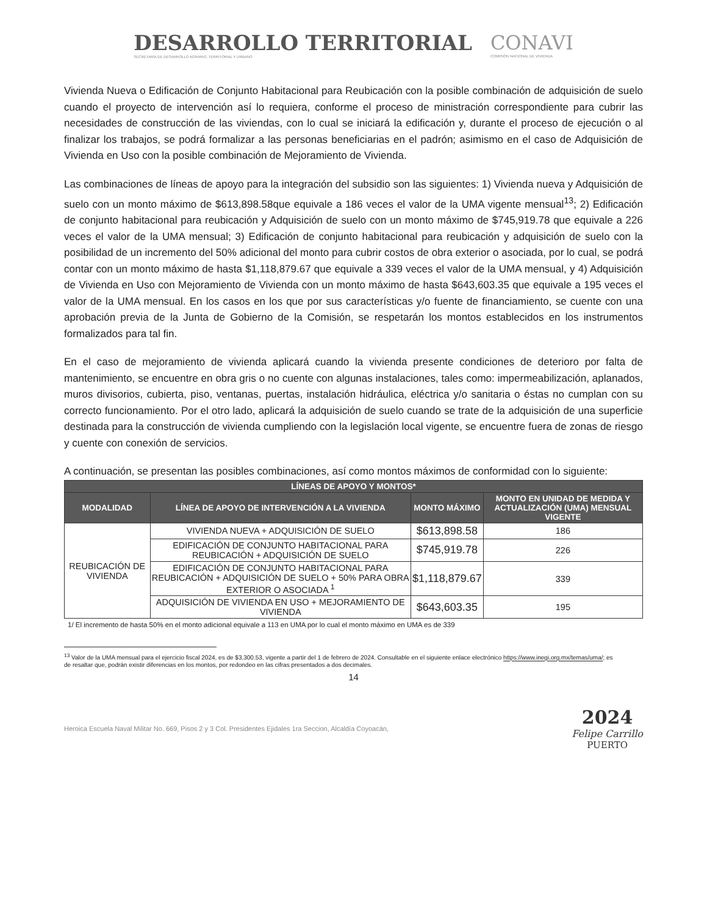DESARROLLO TERRITORIAL
SECRETARÍA DE DESARROLLO AGRARIO, TERRITORIAL Y URBANO
CONAVI
COMISIÓN NACIONAL DE VIVIENDA
Vivienda Nueva o Edificación de Conjunto Habitacional para Reubicación con la posible combinación de adquisición de suelo cuando el proyecto de intervención así lo requiera, conforme el proceso de ministración correspondiente para cubrir las necesidades de construcción de las viviendas, con lo cual se iniciará la edificación y, durante el proceso de ejecución o al finalizar los trabajos, se podrá formalizar a las personas beneficiarias en el padrón; asimismo en el caso de Adquisición de Vivienda en Uso con la posible combinación de Mejoramiento de Vivienda.
Las combinaciones de líneas de apoyo para la integración del subsidio son las siguientes: 1) Vivienda nueva y Adquisición de suelo con un monto máximo de $613,898.58que equivale a 186 veces el valor de la UMA vigente mensual<sup>13</sup>; 2) Edificación de conjunto habitacional para reubicación y Adquisición de suelo con un monto máximo de $745,919.78 que equivale a 226 veces el valor de la UMA mensual; 3) Edificación de conjunto habitacional para reubicación y adquisición de suelo con la posibilidad de un incremento del 50% adicional del monto para cubrir costos de obra exterior o asociada, por lo cual, se podrá contar con un monto máximo de hasta $1,118,879.67 que equivale a 339 veces el valor de la UMA mensual, y 4) Adquisición de Vivienda en Uso con Mejoramiento de Vivienda con un monto máximo de hasta $643,603.35 que equivale a 195 veces el valor de la UMA mensual. En los casos en los que por sus características y/o fuente de financiamiento, se cuente con una aprobación previa de la Junta de Gobierno de la Comisión, se respetarán los montos establecidos en los instrumentos formalizados para tal fin.
En el caso de mejoramiento de vivienda aplicará cuando la vivienda presente condiciones de deterioro por falta de mantenimiento, se encuentre en obra gris o no cuente con algunas instalaciones, tales como: impermeabilización, aplanados, muros divisorios, cubierta, piso, ventanas, puertas, instalación hidráulica, eléctrica y/o sanitaria o éstas no cumplan con su correcto funcionamiento. Por el otro lado, aplicará la adquisición de suelo cuando se trate de la adquisición de una superficie destinada para la construcción de vivienda cumpliendo con la legislación local vigente, se encuentre fuera de zonas de riesgo y cuente con conexión de servicios.
A continuación, se presentan las posibles combinaciones, así como montos máximos de conformidad con lo siguiente:
| LÍNEAS DE APOYO Y MONTOS* | | | |
| --- | --- | --- | --- |
| MODALIDAD | LÍNEA DE APOYO DE INTERVENCIÓN A LA VIVIENDA | MONTO MÁXIMO | MONTO EN UNIDAD DE MEDIDA Y ACTUALIZACIÓN (UMA) MENSUAL VIGENTE |
| REUBICACIÓN DE VIVIENDA | VIVIENDA NUEVA + ADQUISICIÓN DE SUELO | $613,898.58 | 186 |
| | EDIFICACIÓN DE CONJUNTO HABITACIONAL PARA REUBICACIÓN + ADQUISICIÓN DE SUELO | $745,919.78 | 226 |
| | EDIFICACIÓN DE CONJUNTO HABITACIONAL PARA REUBICACIÓN + ADQUISICIÓN DE SUELO + 50% PARA OBRA EXTERIOR O ASOCIADA <sup>1</sup> | $1,118,879.67 | 339 |
| | ADQUISICIÓN DE VIVIENDA EN USO + MEJORAMIENTO DE VIVIENDA | $643,603.35 | 195 |
1/ El incremento de hasta 50% en el monto adicional equivale a 113 en UMA por lo cual el monto máximo en UMA es de 339
<sup>13</sup> Valor de la UMA mensual para el ejercicio fiscal 2024, es de $3,300.53, vigente a partir del 1 de febrero de 2024. Consultable en el siguiente enlace electrónico https://www.inegi.org.mx/temas/uma/; es de resaltar que, podrán existir diferencias en los montos, por redondeo en las cifras presentados a dos decimales.
14
Heroica Escuela Naval Militar No. 669, Pisos 2 y 3 Col. Presidentes Ejidales 1ra Seccion, Alcaldía Coyoacán,
2024
Felipe Carrillo
PUERTO